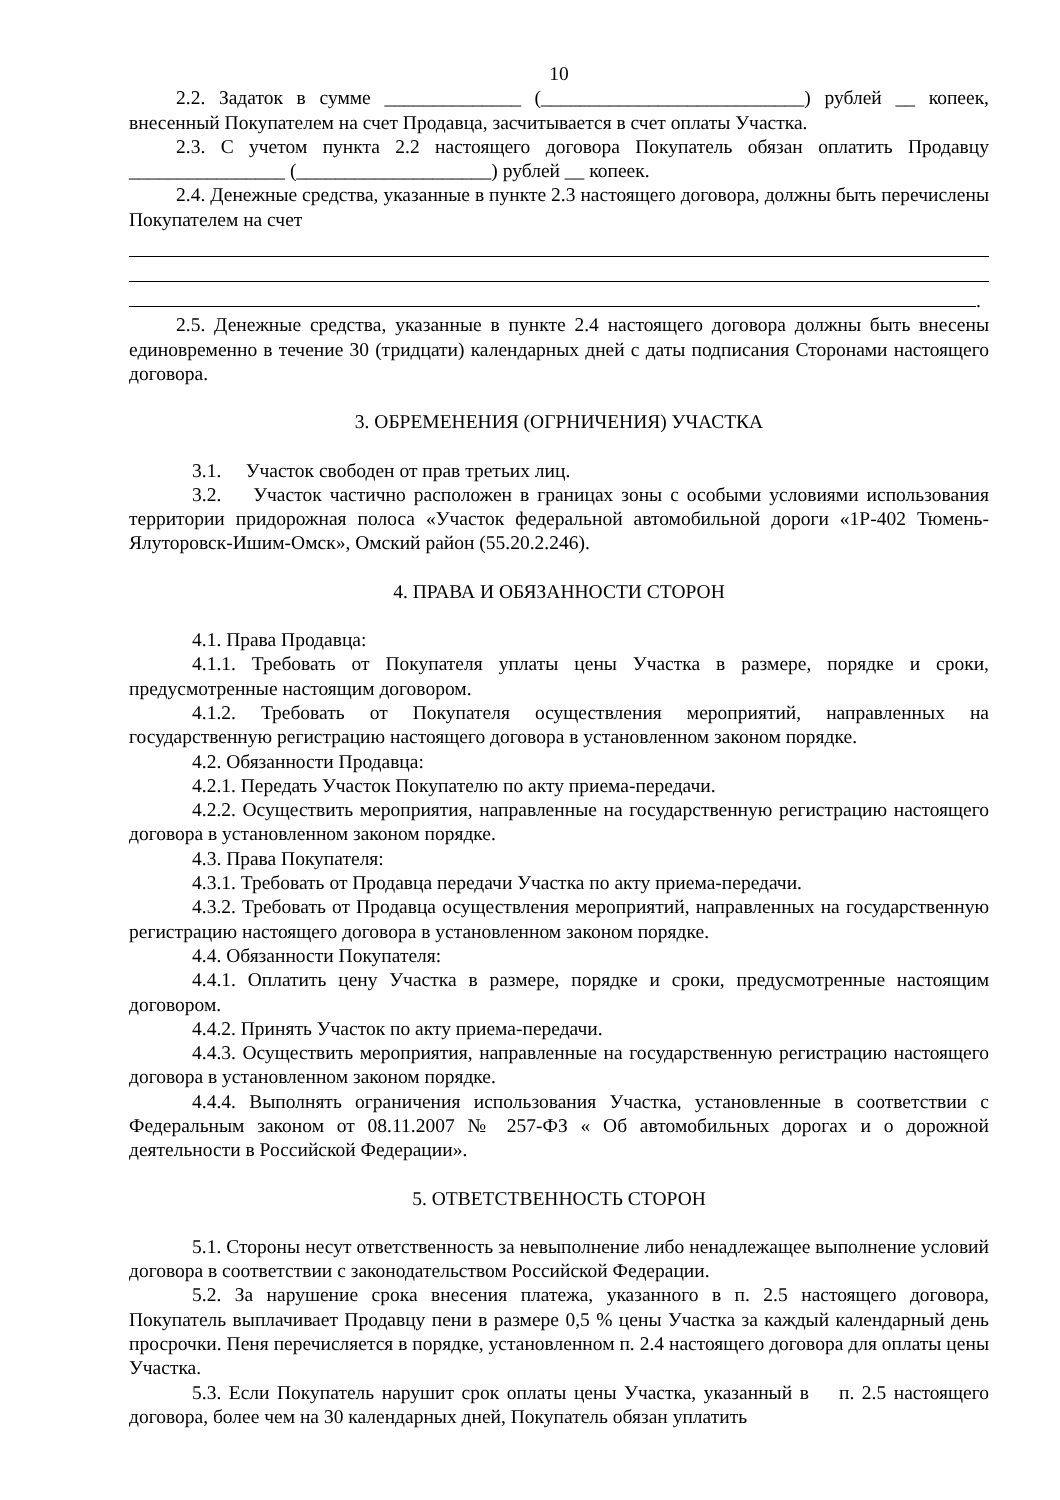10
2.2. Задаток в сумме ______________ (___________________________) рублей __ копеек, внесенный Покупателем на счет Продавца, засчитывается в счет оплаты Участка.
2.3. С учетом пункта 2.2 настоящего договора Покупатель обязан оплатить Продавцу ________________ (____________________) рублей __ копеек.
2.4. Денежные средства, указанные в пункте 2.3 настоящего договора, должны быть перечислены Покупателем на счет
.
2.5. Денежные средства, указанные в пункте 2.4 настоящего договора должны быть внесены единовременно в течение 30 (тридцати) календарных дней с даты подписания Сторонами настоящего договора.
3. ОБРЕМЕНЕНИЯ (ОГРНИЧЕНИЯ) УЧАСТКА
3.1. Участок свободен от прав третьих лиц.
3.2. Участок частично расположен в границах зоны с особыми условиями использования территории придорожная полоса «Участок федеральной автомобильной дороги «1Р-402 Тюмень-Ялуторовск-Ишим-Омск», Омский район (55.20.2.246).
4. ПРАВА И ОБЯЗАННОСТИ СТОРОН
4.1. Права Продавца:
4.1.1. Требовать от Покупателя уплаты цены Участка в размере, порядке и сроки, предусмотренные настоящим договором.
4.1.2. Требовать от Покупателя осуществления мероприятий, направленных на государственную регистрацию настоящего договора в установленном законом порядке.
4.2. Обязанности Продавца:
4.2.1. Передать Участок Покупателю по акту приема-передачи.
4.2.2. Осуществить мероприятия, направленные на государственную регистрацию настоящего договора в установленном законом порядке.
4.3. Права Покупателя:
4.3.1. Требовать от Продавца передачи Участка по акту приема-передачи.
4.3.2. Требовать от Продавца осуществления мероприятий, направленных на государственную регистрацию настоящего договора в установленном законом порядке.
4.4. Обязанности Покупателя:
4.4.1. Оплатить цену Участка в размере, порядке и сроки, предусмотренные настоящим договором.
4.4.2. Принять Участок по акту приема-передачи.
4.4.3. Осуществить мероприятия, направленные на государственную регистрацию настоящего договора в установленном законом порядке.
4.4.4. Выполнять ограничения использования Участка, установленные в соответствии с Федеральным законом от 08.11.2007 № 257-ФЗ « Об автомобильных дорогах и о дорожной деятельности в Российской Федерации».
5. ОТВЕТСТВЕННОСТЬ СТОРОН
5.1. Стороны несут ответственность за невыполнение либо ненадлежащее выполнение условий договора в соответствии с законодательством Российской Федерации.
5.2. За нарушение срока внесения платежа, указанного в п. 2.5 настоящего договора, Покупатель выплачивает Продавцу пени в размере 0,5 % цены Участка за каждый календарный день просрочки. Пеня перечисляется в порядке, установленном п. 2.4 настоящего договора для оплаты цены Участка.
5.3. Если Покупатель нарушит срок оплаты цены Участка, указанный в п. 2.5 настоящего договора, более чем на 30 календарных дней, Покупатель обязан уплатить